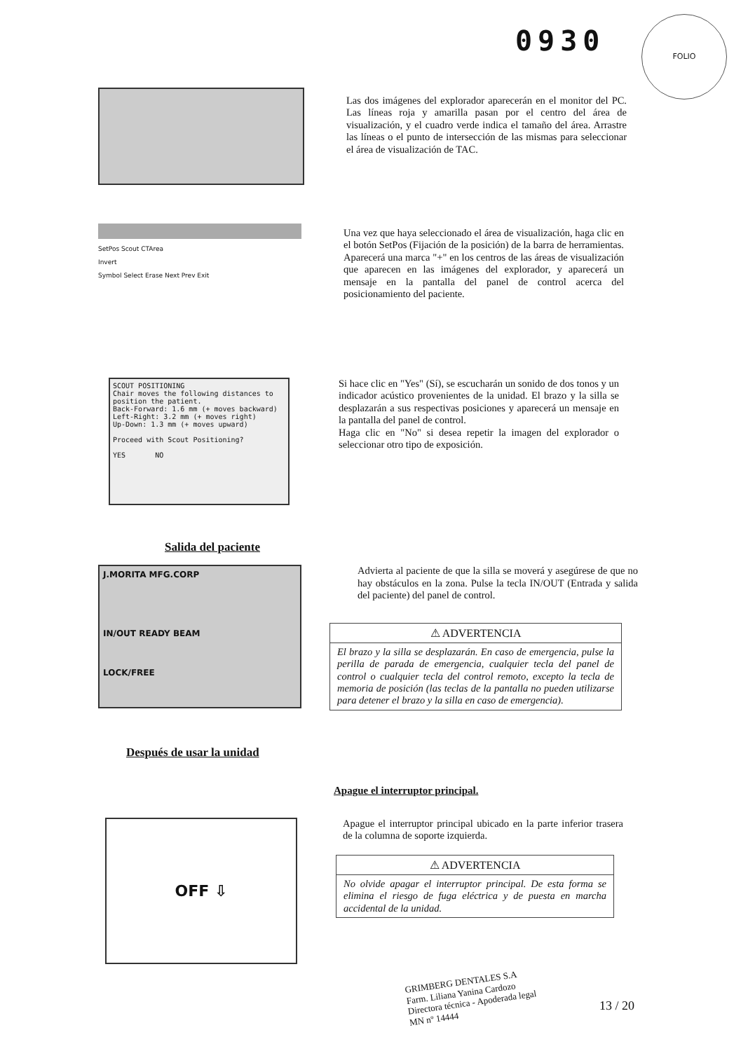0930
FOLIO
Las dos imágenes del explorador aparecerán en el monitor del PC. Las líneas roja y amarilla pasan por el centro del área de visualización, y el cuadro verde indica el tamaño del área. Arrastre las líneas o el punto de intersección de las mismas para seleccionar el área de visualización de TAC.
SetPos Scout CTArea
Invert
Symbol Select Erase Next Prev Exit
Una vez que haya seleccionado el área de visualización, haga clic en el botón SetPos (Fijación de la posición) de la barra de herramientas. Aparecerá una marca "+" en los centros de las áreas de visualización que aparecen en las imágenes del explorador, y aparecerá un mensaje en la pantalla del panel de control acerca del posicionamiento del paciente.
SCOUT POSITIONING
Chair moves the following distances to position the patient.
Back-Forward: 1.6 mm (+ moves backward)
Left-Right: 3.2 mm (+ moves right)
Up-Down: 1.3 mm (+ moves upward)
Proceed with Scout Positioning?
YES NO
Si hace clic en "Yes" (Sí), se escucharán un sonido de dos tonos y un indicador acústico provenientes de la unidad. El brazo y la silla se desplazarán a sus respectivas posiciones y aparecerá un mensaje en la pantalla del panel de control.
Haga clic en "No" si desea repetir la imagen del explorador o seleccionar otro tipo de exposición.
Salida del paciente
J.MORITA MFG.CORP
IN/OUT READY BEAM
LOCK/FREE
Advierta al paciente de que la silla se moverá y asegúrese de que no hay obstáculos en la zona. Pulse la tecla IN/OUT (Entrada y salida del paciente) del panel de control.
⚠ ADVERTENCIA
El brazo y la silla se desplazarán. En caso de emergencia, pulse la perilla de parada de emergencia, cualquier tecla del panel de control o cualquier tecla del control remoto, excepto la tecla de memoria de posición (las teclas de la pantalla no pueden utilizarse para detener el brazo y la silla en caso de emergencia).
Después de usar la unidad
Apague el interruptor principal.
OFF ⇩
Apague el interruptor principal ubicado en la parte inferior trasera de la columna de soporte izquierda.
⚠ ADVERTENCIA
No olvide apagar el interruptor principal. De esta forma se elimina el riesgo de fuga eléctrica y de puesta en marcha accidental de la unidad.
GRIMBERG DENTALES S.A
Farm. Liliana Yanina Cardozo
Directora técnica - Apoderada legal
MN nº 14444
13 / 20